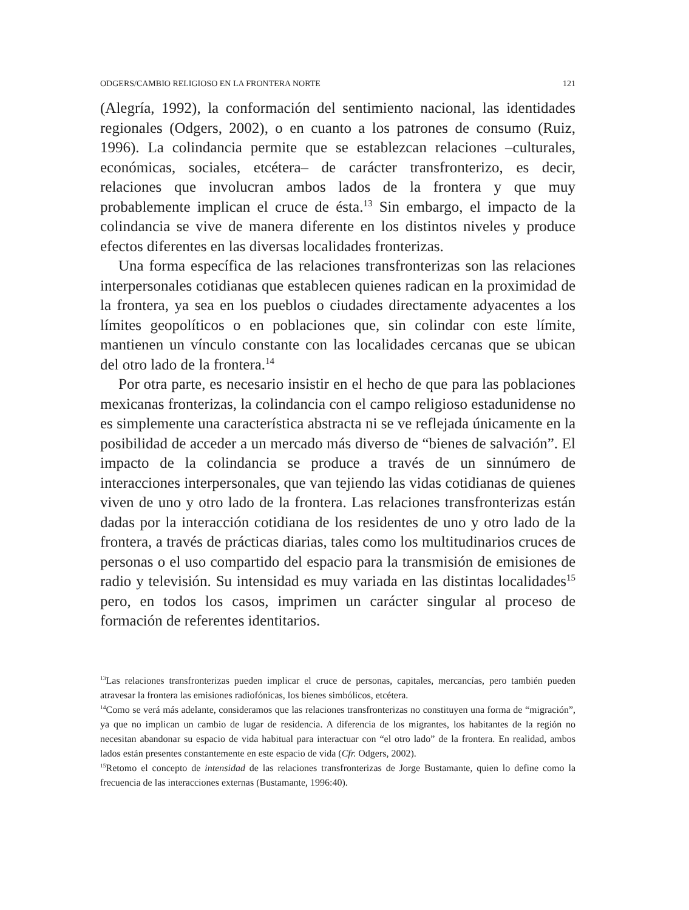ODGERS/CAMBIO RELIGIOSO EN LA FRONTERA NORTE 121
(Alegría, 1992), la conformación del sentimiento nacional, las identidades regionales (Odgers, 2002), o en cuanto a los patrones de consumo (Ruiz, 1996). La colindancia permite que se establezcan relaciones –culturales, económicas, sociales, etcétera– de carácter transfronterizo, es decir, relaciones que involucran ambos lados de la frontera y que muy probablemente implican el cruce de ésta.<sup>13</sup> Sin embargo, el impacto de la colindancia se vive de manera diferente en los distintos niveles y produce efectos diferentes en las diversas localidades fronterizas.
Una forma específica de las relaciones transfronterizas son las relaciones interpersonales cotidianas que establecen quienes radican en la proximidad de la frontera, ya sea en los pueblos o ciudades directamente adyacentes a los límites geopolíticos o en poblaciones que, sin colindar con este límite, mantienen un vínculo constante con las localidades cercanas que se ubican del otro lado de la frontera.<sup>14</sup>
Por otra parte, es necesario insistir en el hecho de que para las poblaciones mexicanas fronterizas, la colindancia con el campo religioso estadunidense no es simplemente una característica abstracta ni se ve reflejada únicamente en la posibilidad de acceder a un mercado más diverso de “bienes de salvación”. El impacto de la colindancia se produce a través de un sinnúmero de interacciones interpersonales, que van tejiendo las vidas cotidianas de quienes viven de uno y otro lado de la frontera. Las relaciones transfronterizas están dadas por la interacción cotidiana de los residentes de uno y otro lado de la frontera, a través de prácticas diarias, tales como los multitudinarios cruces de personas o el uso compartido del espacio para la transmisión de emisiones de radio y televisión. Su intensidad es muy variada en las distintas localidades<sup>15</sup> pero, en todos los casos, imprimen un carácter singular al proceso de formación de referentes identitarios.
<sup>13</sup> Las relaciones transfronterizas pueden implicar el cruce de personas, capitales, mercancías, pero también pueden atravesar la frontera las emisiones radiofónicas, los bienes simbólicos, etcétera.
<sup>14</sup> Como se verá más adelante, consideramos que las relaciones transfronterizas no constituyen una forma de “migración”, ya que no implican un cambio de lugar de residencia. A diferencia de los migrantes, los habitantes de la región no necesitan abandonar su espacio de vida habitual para interactuar con “el otro lado” de la frontera. En realidad, ambos lados están presentes constantemente en este espacio de vida (Cfr. Odgers, 2002).
<sup>15</sup> Retomo el concepto de intensidad de las relaciones transfronterizas de Jorge Bustamante, quien lo define como la frecuencia de las interacciones externas (Bustamante, 1996:40).